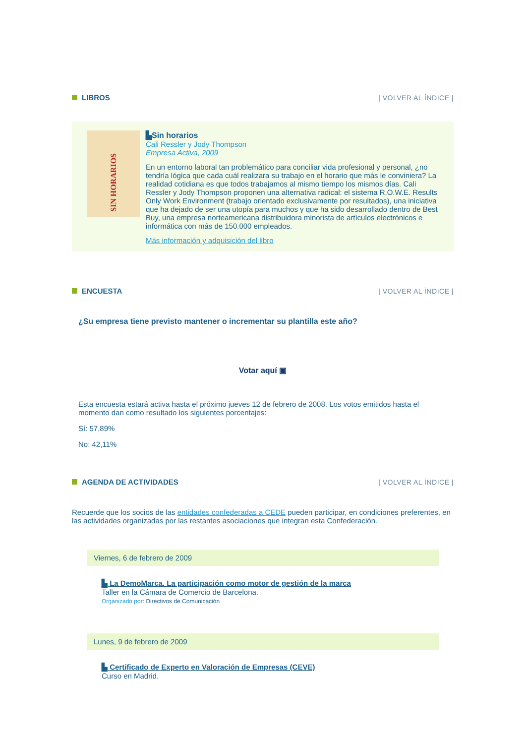LIBROS | VOLVER AL ÍNDICE |
SIN HORARIOS
▙Sin horarios
Cali Ressler y Jody Thompson
Empresa Activa, 2009
En un entorno laboral tan problemático para conciliar vida profesional y personal, ¿no tendría lógica que cada cuál realizara su trabajo en el horario que más le conviniera? La realidad cotidiana es que todos trabajamos al mismo tiempo los mismos días. Cali Ressler y Jody Thompson proponen una alternativa radical: el sistema R.O.W.E. Results Only Work Environment (trabajo orientado exclusivamente por resultados), una iniciativa que ha dejado de ser una utopía para muchos y que ha sido desarrollado dentro de Best Buy, una empresa norteamericana distribuidora minorista de artículos electrónicos e informática con más de 150.000 empleados.
Más información y adquisición del libro
ENCUESTA | VOLVER AL ÍNDICE |
¿Su empresa tiene previsto mantener o incrementar su plantilla este año?
Votar aquí ▣
Esta encuesta estará activa hasta el próximo jueves 12 de febrero de 2008. Los votos emitidos hasta el momento dan como resultado los siguientes porcentajes:
Sí: 57,89%
No: 42,11%
AGENDA DE ACTIVIDADES | VOLVER AL ÍNDICE |
Recuerde que los socios de las entidades confederadas a CEDE pueden participar, en condiciones preferentes, en las actividades organizadas por las restantes asociaciones que integran esta Confederación.
Viernes, 6 de febrero de 2009
▙ La DemoMarca. La participación como motor de gestión de la marca
Taller en la Cámara de Comercio de Barcelona.
Organizado por: Directivos de Comunicación
Lunes, 9 de febrero de 2009
▙ Certificado de Experto en Valoración de Empresas (CEVE)
Curso en Madrid.